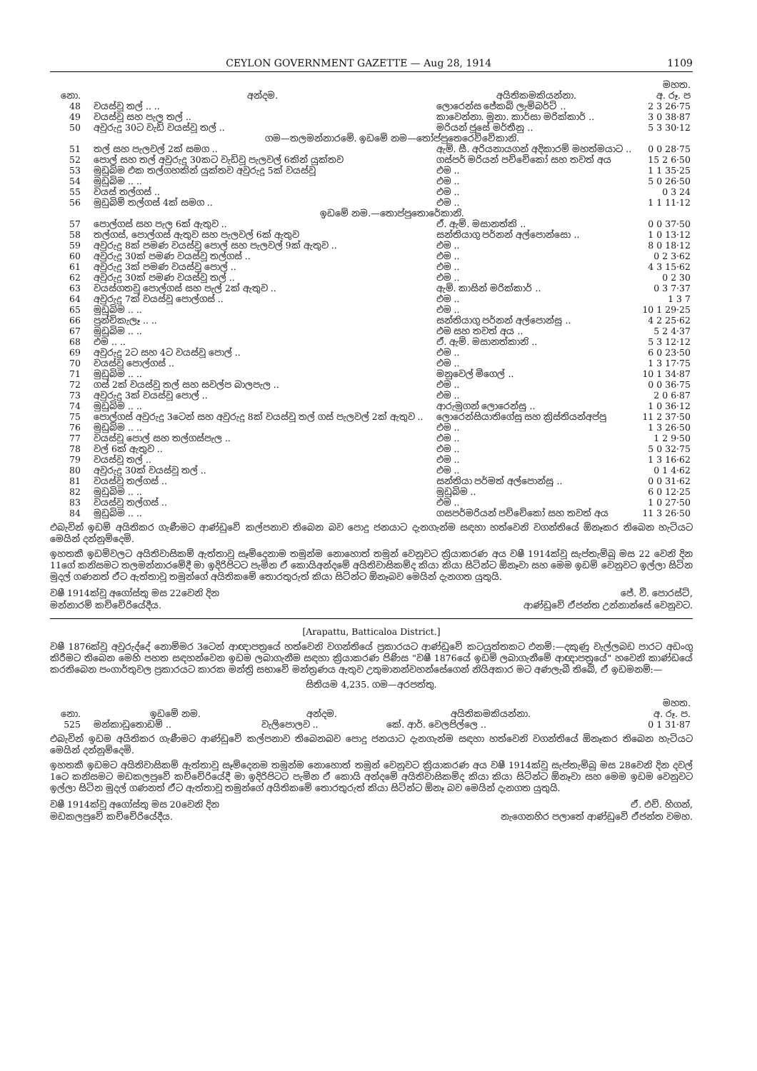CEYLON GOVERNMENT GAZETTE — Aug 28, 1914 1109
| | | | මහත. |
| --- | --- | --- | --- |
| නො. | අන්දම. | අයිතිකමකියන්නා. | අ. රූ. ප |
| 48 | වයස්වූ තල් .. .. | ලොරෙන්ස ජේකබ් ලැම්බර්ට් .. | 2 3 26·75 |
| 49 | වයස්වූ සහ පැල තල් .. | කාවෙන්නා. මූනා. කාර්සා මරික්කාර් .. | 3 0 38·87 |
| 50 | අවුරුදු 30ට වැඩි වයස්වූ තල් .. | මරියන් ජූසේ මර්තීනු .. | 5 3 30·12 |
| | ගම—තලමන්නාරමේ. ඉඩමේ නම—තෝප්පුතෙරෙව්වේකානි. | | |
| 51 | තල් සහ පැලවල් 2ක් සමග .. | ඇම්. සී. අරියනායගන් අදිකාරම් මහත්මයාට .. | 0 0 28·75 |
| 52 | පොල් සහ තල් අවුරුදු 30කට වැඩිවූ පැලවල් 6කින් යුක්තව | ගස්පර් මරියන් පච්චේකෝ සහ තවත් අය | 15 2 6·50 |
| 53 | මුඩුබිම එක තල්ගහකින් යුක්තව අවුරුදු 5ක් වයස්වූ | එම .. | 1 1 35·25 |
| 54 | මුඩුබිම .. .. | එම .. | 5 0 26·50 |
| 55 | වයස් තල්ගස් .. | එම .. | 0 3 24 |
| 56 | මුඩුබිම් තල්ගස් 4ක් සමග .. | එම .. | 1 1 11·12 |
| | ඉඩමේ නම.—තොප්පුතොරේකානි. | | |
| 57 | පොල්ගස් සහ පැල 6ක් ඇතුව .. | ඒ. ඇම්. මසානත්කි .. | 0 0 37·50 |
| 58 | තල්ගස්, පොල්ගස් ඇතුව සහ පැලවල් 6ක් ඇතුව | සන්තියාගු පර්නන් අල්පොන්සො .. | 1 0 13·12 |
| 59 | අවුරුදු 8ක් පමණ වයස්වූ පොල් සහ පැලවල් 9ක් ඇතුව .. | එම .. | 8 0 18·12 |
| 60 | අවුරුදු 30ක් පමණ වයස්වූ තල්ගස් .. | එම .. | 0 2 3·62 |
| 61 | අවුරුදු 3ක් පමණ වයස්වූ පොල් .. | එම .. | 4 3 15·62 |
| 62 | අවුරුදු 30ක් පමණ වයස්වූ තල් .. | එම .. | 0 2 30 |
| 63 | වයස්ගතවූ පොල්ගස් සහ පැල් 2ක් ඇතුව .. | ඇම්. කාසින් මරික්කාර් .. | 0 3 7·37 |
| 64 | අවුරුදු 7ක් වයස්වූ පොල්ගස් .. | එම .. | 1 3 7 |
| 65 | මුඩුබිම .. .. | එම .. | 10 1 29·25 |
| 66 | පුන්චිකැලෑ .. .. | සන්තියාගු පර්නන් අල්පොන්සු .. | 4 2 25·62 |
| 67 | මුඩුබිම .. .. | එම සහ තවත් අය .. | 5 2 4·37 |
| 68 | එම .. .. | ඒ. ඇම්. මසානත්කානි .. | 5 3 12·12 |
| 69 | අවුරුදු 2ට සහ 4ට වයස්වූ පොල් .. | එම .. | 6 0 23·50 |
| 70 | වයස්වූ පොල්ගස් .. | එම .. | 1 3 17·75 |
| 71 | මුඩුබිම .. .. | මනුවෙල් මිගෙල් .. | 10 1 34·87 |
| 72 | ගස් 2ක් වයස්වූ තල් සහ සවල්ප බාලපැල .. | එම .. | 0 0 36·75 |
| 73 | අවුරුදු 3ක් වයස්වූ පොල් .. | එම .. | 2 0 6·87 |
| 74 | මුඩුබිම .. .. | ආරුමුගන් ලොරෙන්සු .. | 1 0 36·12 |
| 75 | පොල්ගස් අවුරුදු 3ටෙන් සහ අවුරුදු 8ක් වයස්වූ තල් ගස් පැලවල් 2ක් ඇතුව .. | ලොරෙන්සියාතිගේසු සහ ක්‍රිස්තියන්අප්පු | 11 2 37·50 |
| 76 | මුඩුබිම .. .. | එම .. | 1 3 26·50 |
| 77 | වයස්වූ පොල් සහ තල්ගස්පැල .. | එම .. | 1 2 9·50 |
| 78 | වල් 6ක් ඇතුව .. | එම .. | 5 0 32·75 |
| 79 | වයස්වූ තල් .. | එම .. | 1 3 16·62 |
| 80 | අවුරුදු 30ක් වයස්වූ තල් .. | එම .. | 0 1 4·62 |
| 81 | වයස්වූ තල්ගස් .. | සන්තියා පර්මත් අල්පොන්සු .. | 0 0 31·62 |
| 82 | මුඩුබිම .. .. | මුඩුබිම .. | 6 0 12·25 |
| 83 | වයස්වූ තල්ගස් .. | එම .. | 1 0 27·50 |
| 84 | මුඩුබිම .. .. | ගසපර්මරියන් පච්චේකෝ සහ තවත් අය | 11 3 26·50 |
එබැවින් ඉඩම් අයිතිකර ගැණීමට ආණ්ඩුවේ කල්පනාව තිබෙන බව පොදු ජනයාට දැනගැන්ම සඳහා හත්වෙනි වගන්තියේ ඕනෑකර තිබෙන හැටියට මෙයින් දන්නුම්දෙමි.
ඉහතකී ඉඩම්වලට අයිතිවාසිකම් ඇත්තාවූ සෑම්දෙනාම තමුන්ම නොහොත් තමුන් වෙනුවට ක්‍රියාකරණ අය වෂී 1914ක්වූ සැප්තැම්බු මස 22 වෙනි දින 11ගේ කනිසමට තලමන්නාරමේදී මා ඉදිරිපිටට පැමින ඒ කොයිඅන්දමේ අයිතිවාසිකම්ද කියා කියා සිටින්ට ඕනෑවා සහ මෙම ඉඩම් වෙනුවට ඉල්ලා සිටින මුදල් ගණනත් ඒට ඇත්තාවූ තමුන්ගේ අයිතිකමේ තොරතුරුත් කියා සිටින්ට ඕනෑබව මෙයින් දැනගත යුතුයි.
වෂී 1914ක්වූ අගෝස්තු මස 22වෙනි දින
මන්නාරම් කච්චේරියේදීය. ජේ. වී. පොරස්ට්,
ආණ්ඩුවේ ඒජන්ත උන්නාන්සේ වෙනුවට.
[Arapattu, Batticaloa District.]
වෂී 1876ක්වූ අවුරුද්දේ නොම්මර 3ටෙන් ආඥාපත්‍රයේ හත්වෙනි වගන්තියේ ප්‍රකාරයට ආණ්ඩුවේ කටයුත්තකට එනම්:—දකුණු වැල්ලබඩ පාරට අඩංගු කිරීමට තිබෙන මෙහි පහත සඳහන්වෙන ඉඩම ලබාගැනීම සඳහා ක්‍රියාකරණ පිණිස "වෂී 1876යේ ඉඩම් ලබාගැනීමේ ආඥාපත්‍රයේ" හවෙනි කාණ්ඩයේ කරතිබෙන පංගාර්තුවල ප්‍රකාරයට කාරක මන්ත්‍රි සභාවේ මන්ත්‍රණය ඇතුව උතුමානන්වහන්සේගෙන් නියිඅකාර මට අණලැබී තිබේ, ඒ ඉඩමනම්:—
සිතියම 4,235. ගම—අරපත්තු.
| | | | | මහත. |
| --- | --- | --- | --- | --- |
| නො. | ඉඩමේ නම. | අන්දම. | අයිතිකමකියන්නා. | අ. රූ. ප. |
| 525 | මන්කාඩුතොඩම් .. | වැලිපොලව .. | කේ. ආර්. වෙලපිල්ලෙ .. | 0 1 31·87 |
එබැවින් ඉඩම අයිතිකර ගැණීමට ආණ්ඩුවේ කල්පනාව තිබෙනබව පොදු ජනයාට දැනගැන්ම සඳහා හත්වෙනි වගන්තියේ ඕනෑකර තිබෙන හැටියට මෙයින් දන්නුම්දෙමි.
ඉහතකී ඉඩමට අයිතිවාසිකම් ඇත්තාවූ සෑම්දෙනම තමුන්ම නොහොත් තමුන් වෙනුවට ක්‍රියාකරණ අය වෂී 1914ක්වූ සැප්තැම්බු මස 28වෙනි දින දවල් 1ටෙ කනිසමට මඩකලපුවේ කච්චේරියේදී මා ඉදිරිපිටට පැමින ඒ කොයි අන්දමේ අයිතිවාසිකම්ද කියා කියා සිටින්ට ඕනෑවා සහ මෙම ඉඩම වෙනුවට ඉල්ලා සිටින මුදල් ගණනත් ඒට ඇත්තාවූ තමුන්ගේ අයිතිකමේ තොරතුරුත් කියා සිටින්ට ඕනෑ බව මෙයින් දැනගත යුතුයි.
වෂී 1914ක්වූ අගෝස්තු මස 20වෙනි දින
මඩකලපුවේ කච්චේරියේදීය. ඒ. එච්. හිගන්,
නැගෙනහිර පලාතේ ආණ්ඩුවේ ඒජන්ත වමහ.